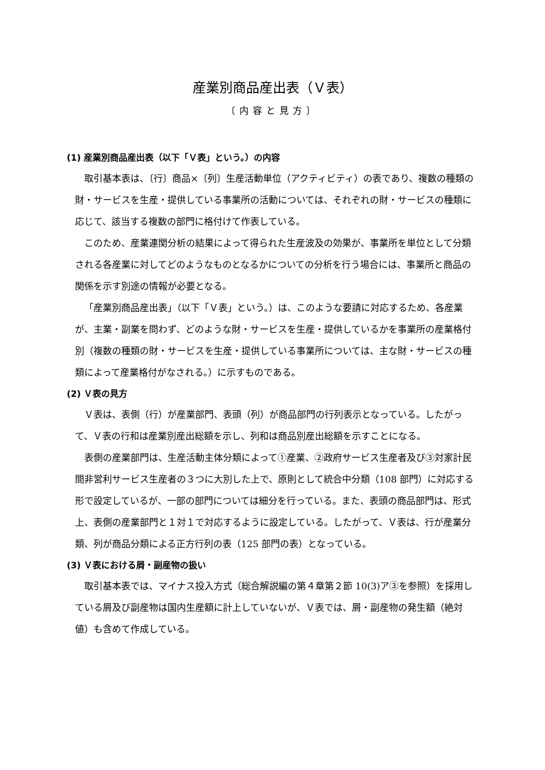産業別商品産出表（Ｖ表）
〔内容と見方〕
(1) 産業別商品産出表（以下「Ｖ表」という。）の内容
取引基本表は、〔行〕商品×〔列〕生産活動単位（アクティビティ）の表であり、複数の種類の財・サービスを生産・提供している事業所の活動については、それぞれの財・サービスの種類に応じて、該当する複数の部門に格付けて作表している。
このため、産業連関分析の結果によって得られた生産波及の効果が、事業所を単位として分類される各産業に対してどのようなものとなるかについての分析を行う場合には、事業所と商品の関係を示す別途の情報が必要となる。
「産業別商品産出表」（以下「Ｖ表」という。）は、このような要請に対応するため、各産業が、主業・副業を問わず、どのような財・サービスを生産・提供しているかを事業所の産業格付別（複数の種類の財・サービスを生産・提供している事業所については、主な財・サービスの種類によって産業格付がなされる。）に示すものである。
(2) Ｖ表の見方
Ｖ表は、表側（行）が産業部門、表頭（列）が商品部門の行列表示となっている。したがって、Ｖ表の行和は産業別産出総額を示し、列和は商品別産出総額を示すことになる。
表側の産業部門は、生産活動主体分類によって①産業、②政府サービス生産者及び③対家計民間非営利サービス生産者の３つに大別した上で、原則として統合中分類（108 部門）に対応する形で設定しているが、一部の部門については細分を行っている。また、表頭の商品部門は、形式上、表側の産業部門と１対１で対応するように設定している。したがって、Ｖ表は、行が産業分類、列が商品分類による正方行列の表（125 部門の表）となっている。
(3) Ｖ表における屑・副産物の扱い
取引基本表では、マイナス投入方式（総合解説編の第４章第２節 10(3)ア③を参照）を採用している屑及び副産物は国内生産額に計上していないが、Ｖ表では、屑・副産物の発生額（絶対値）も含めて作成している。